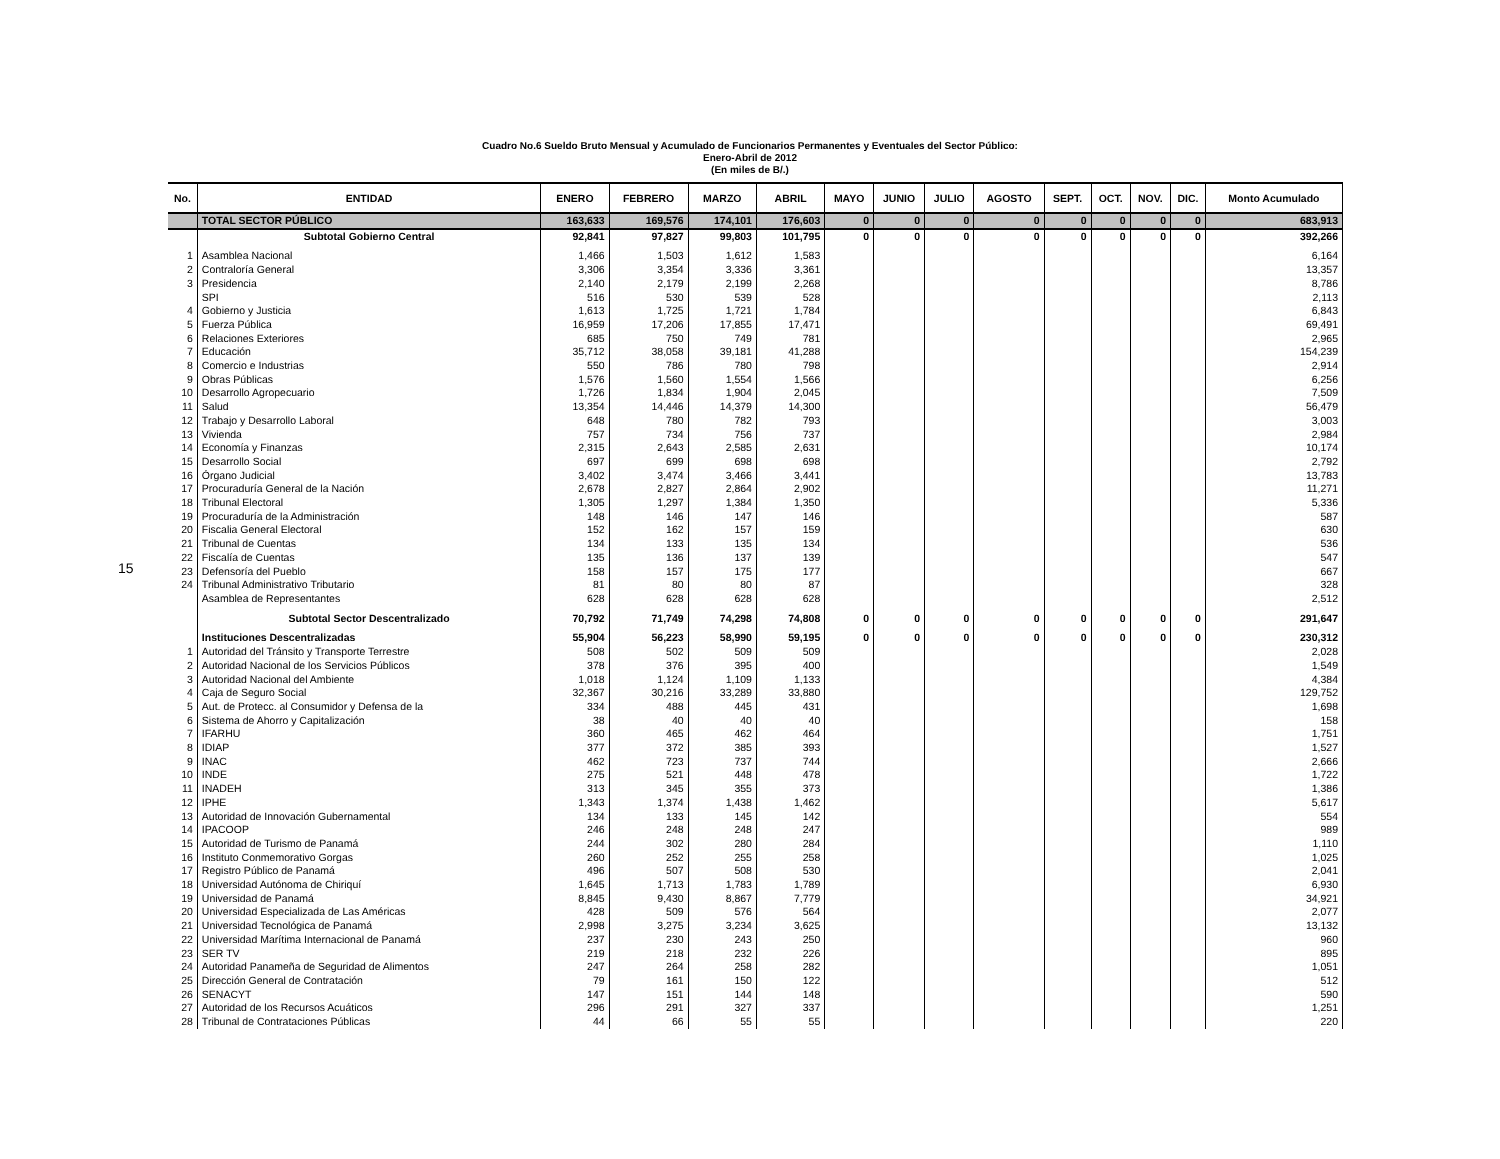15
Cuadro No.6 Sueldo Bruto Mensual y Acumulado de Funcionarios Permanentes y Eventuales del Sector Público:
Enero-Abril de 2012
(En miles de B/.)
| No. | ENTIDAD | ENERO | FEBRERO | MARZO | ABRIL | MAYO | JUNIO | JULIO | AGOSTO | SEPT. | OCT. | NOV. | DIC. | Monto Acumulado |
| --- | --- | --- | --- | --- | --- | --- | --- | --- | --- | --- | --- | --- | --- | --- |
| | TOTAL SECTOR PÚBLICO | 163,633 | 169,576 | 174,101 | 176,603 | 0 | 0 | 0 | 0 | 0 | 0 | 0 | 0 | 683,913 |
| | Subtotal Gobierno Central | 92,841 | 97,827 | 99,803 | 101,795 | 0 | 0 | 0 | 0 | 0 | 0 | 0 | 0 | 392,266 |
| 1 | Asamblea Nacional | 1,466 | 1,503 | 1,612 | 1,583 | | | | | | | | | 6,164 |
| 2 | Contraloría General | 3,306 | 3,354 | 3,336 | 3,361 | | | | | | | | | 13,357 |
| 3 | Presidencia | 2,140 | 2,179 | 2,199 | 2,268 | | | | | | | | | 8,786 |
| | SPI | 516 | 530 | 539 | 528 | | | | | | | | | 2,113 |
| 4 | Gobierno y Justicia | 1,613 | 1,725 | 1,721 | 1,784 | | | | | | | | | 6,843 |
| 5 | Fuerza Pública | 16,959 | 17,206 | 17,855 | 17,471 | | | | | | | | | 69,491 |
| 6 | Relaciones Exteriores | 685 | 750 | 749 | 781 | | | | | | | | | 2,965 |
| 7 | Educación | 35,712 | 38,058 | 39,181 | 41,288 | | | | | | | | | 154,239 |
| 8 | Comercio e Industrias | 550 | 786 | 780 | 798 | | | | | | | | | 2,914 |
| 9 | Obras Públicas | 1,576 | 1,560 | 1,554 | 1,566 | | | | | | | | | 6,256 |
| 10 | Desarrollo Agropecuario | 1,726 | 1,834 | 1,904 | 2,045 | | | | | | | | | 7,509 |
| 11 | Salud | 13,354 | 14,446 | 14,379 | 14,300 | | | | | | | | | 56,479 |
| 12 | Trabajo y Desarrollo Laboral | 648 | 780 | 782 | 793 | | | | | | | | | 3,003 |
| 13 | Vivienda | 757 | 734 | 756 | 737 | | | | | | | | | 2,984 |
| 14 | Economía y Finanzas | 2,315 | 2,643 | 2,585 | 2,631 | | | | | | | | | 10,174 |
| 15 | Desarrollo Social | 697 | 699 | 698 | 698 | | | | | | | | | 2,792 |
| 16 | Órgano Judicial | 3,402 | 3,474 | 3,466 | 3,441 | | | | | | | | | 13,783 |
| 17 | Procuraduría General de la Nación | 2,678 | 2,827 | 2,864 | 2,902 | | | | | | | | | 11,271 |
| 18 | Tribunal Electoral | 1,305 | 1,297 | 1,384 | 1,350 | | | | | | | | | 5,336 |
| 19 | Procuraduría de la Administración | 148 | 146 | 147 | 146 | | | | | | | | | 587 |
| 20 | Fiscalia General Electoral | 152 | 162 | 157 | 159 | | | | | | | | | 630 |
| 21 | Tribunal de Cuentas | 134 | 133 | 135 | 134 | | | | | | | | | 536 |
| 22 | Fiscalía de Cuentas | 135 | 136 | 137 | 139 | | | | | | | | | 547 |
| 23 | Defensoría del Pueblo | 158 | 157 | 175 | 177 | | | | | | | | | 667 |
| 24 | Tribunal Administrativo Tributario | 81 | 80 | 80 | 87 | | | | | | | | | 328 |
| | Asamblea de Representantes | 628 | 628 | 628 | 628 | | | | | | | | | 2,512 |
| | Subtotal Sector Descentralizado | 70,792 | 71,749 | 74,298 | 74,808 | 0 | 0 | 0 | 0 | 0 | 0 | 0 | 0 | 291,647 |
| | Instituciones Descentralizadas | 55,904 | 56,223 | 58,990 | 59,195 | 0 | 0 | 0 | 0 | 0 | 0 | 0 | 0 | 230,312 |
| 1 | Autoridad del Tránsito y Transporte Terrestre | 508 | 502 | 509 | 509 | | | | | | | | | 2,028 |
| 2 | Autoridad Nacional de los Servicios Públicos | 378 | 376 | 395 | 400 | | | | | | | | | 1,549 |
| 3 | Autoridad Nacional del Ambiente | 1,018 | 1,124 | 1,109 | 1,133 | | | | | | | | | 4,384 |
| 4 | Caja de Seguro Social | 32,367 | 30,216 | 33,289 | 33,880 | | | | | | | | | 129,752 |
| 5 | Aut. de Protecc. al Consumidor y Defensa de la | 334 | 488 | 445 | 431 | | | | | | | | | 1,698 |
| 6 | Sistema de Ahorro y Capitalización | 38 | 40 | 40 | 40 | | | | | | | | | 158 |
| 7 | IFARHU | 360 | 465 | 462 | 464 | | | | | | | | | 1,751 |
| 8 | IDIAP | 377 | 372 | 385 | 393 | | | | | | | | | 1,527 |
| 9 | INAC | 462 | 723 | 737 | 744 | | | | | | | | | 2,666 |
| 10 | INDE | 275 | 521 | 448 | 478 | | | | | | | | | 1,722 |
| 11 | INADEH | 313 | 345 | 355 | 373 | | | | | | | | | 1,386 |
| 12 | IPHE | 1,343 | 1,374 | 1,438 | 1,462 | | | | | | | | | 5,617 |
| 13 | Autoridad de Innovación Gubernamental | 134 | 133 | 145 | 142 | | | | | | | | | 554 |
| 14 | IPACOOP | 246 | 248 | 248 | 247 | | | | | | | | | 989 |
| 15 | Autoridad de Turismo de Panamá | 244 | 302 | 280 | 284 | | | | | | | | | 1,110 |
| 16 | Instituto Conmemorativo Gorgas | 260 | 252 | 255 | 258 | | | | | | | | | 1,025 |
| 17 | Registro Público de Panamá | 496 | 507 | 508 | 530 | | | | | | | | | 2,041 |
| 18 | Universidad Autónoma de Chiriquí | 1,645 | 1,713 | 1,783 | 1,789 | | | | | | | | | 6,930 |
| 19 | Universidad de Panamá | 8,845 | 9,430 | 8,867 | 7,779 | | | | | | | | | 34,921 |
| 20 | Universidad Especializada de Las Américas | 428 | 509 | 576 | 564 | | | | | | | | | 2,077 |
| 21 | Universidad Tecnológica de Panamá | 2,998 | 3,275 | 3,234 | 3,625 | | | | | | | | | 13,132 |
| 22 | Universidad Marítima Internacional de Panamá | 237 | 230 | 243 | 250 | | | | | | | | | 960 |
| 23 | SER TV | 219 | 218 | 232 | 226 | | | | | | | | | 895 |
| 24 | Autoridad Panameña de Seguridad de Alimentos | 247 | 264 | 258 | 282 | | | | | | | | | 1,051 |
| 25 | Dirección General de Contratación | 79 | 161 | 150 | 122 | | | | | | | | | 512 |
| 26 | SENACYT | 147 | 151 | 144 | 148 | | | | | | | | | 590 |
| 27 | Autoridad de los Recursos Acuáticos | 296 | 291 | 327 | 337 | | | | | | | | | 1,251 |
| 28 | Tribunal de Contrataciones Públicas | 44 | 66 | 55 | 55 | | | | | | | | | 220 |